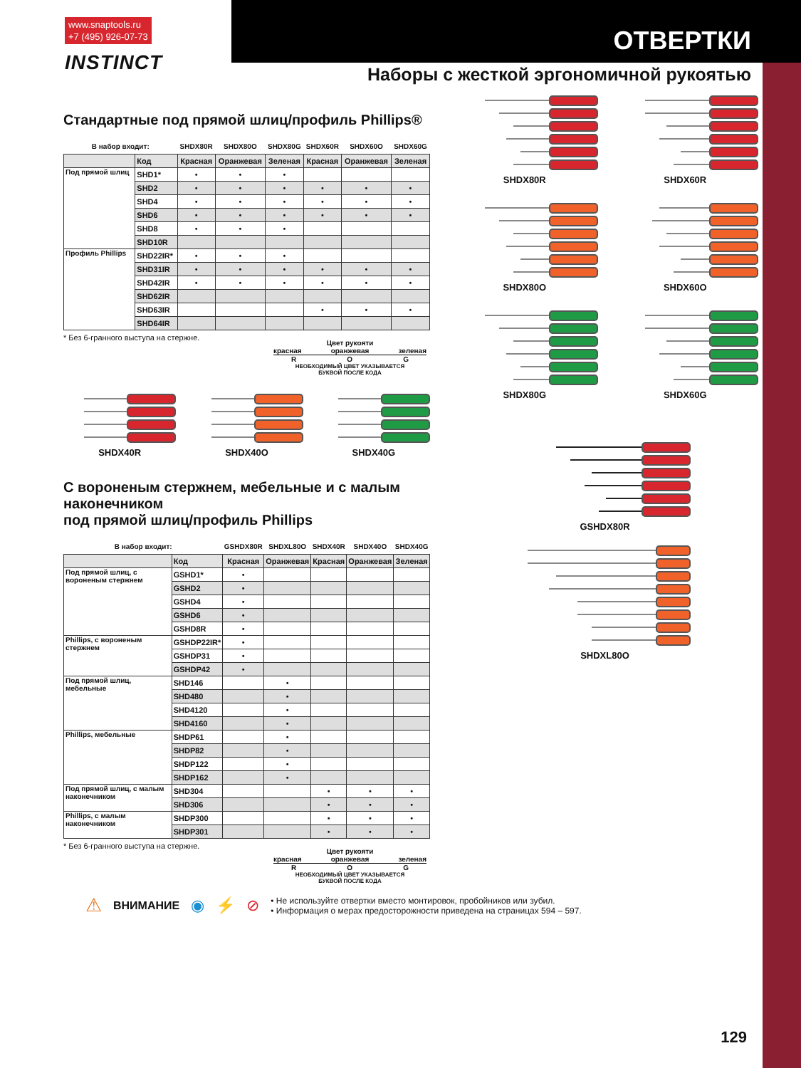www.snaptools.ru
+7 (495) 926-07-73
INSTINCT
ОТВЕРТКИ
Наборы с жесткой эргономичной рукоятью
Стандартные под прямой шлиц/профиль Phillips®
| В набор входит: | | SHDX80R | SHDX80O | SHDX80G | SHDX60R | SHDX60O | SHDX60G |
| --- | --- | --- | --- | --- | --- | --- | --- |
| | Код | Красная | Оранжевая | Зеленая | Красная | Оранжевая | Зеленая |
| Под прямой шлиц | SHD1* | • | • | • | | | |
| | SHD2 | • | • | • | • | • | • |
| | SHD4 | • | • | • | • | • | • |
| | SHD6 | • | • | • | • | • | • |
| | SHD8 | • | • | • | | | |
| | SHD10R | | | | | | |
| Профиль Phillips | SHD22IR* | • | • | • | | | |
| | SHD31IR | • | • | • | • | • | • |
| | SHD42IR | • | • | • | • | • | • |
| | SHD62IR | | | | | | |
| | SHD63IR | | | | • | • | • |
| | SHD64IR | | | | | | |
* Без 6-гранного выступа на стержне.
Цвет рукояти
красная оранжевая зеленая
R O G
НЕОБХОДИМЫЙ ЦВЕТ УКАЗЫВАЕТСЯ
БУКВОЙ ПОСЛЕ КОДА
SHDX40R SHDX40O SHDX40G
С вороненым стержнем, мебельные и с малым наконечником
под прямой шлиц/профиль Phillips
| В набор входит: | | GSHDX80R | SHDXL80O | SHDX40R | SHDX40O | SHDX40G |
| --- | --- | --- | --- | --- | --- | --- |
| | Код | Красная | Оранжевая | Красная | Оранжевая | Зеленая |
| Под прямой шлиц, с вороненым стержнем | GSHD1* | • | | | | |
| | GSHD2 | • | | | | |
| | GSHD4 | • | | | | |
| | GSHD6 | • | | | | |
| | GSHD8R | • | | | | |
| Phillips, с вороненым стержнем | GSHDP22IR* | • | | | | |
| | GSHDP31 | • | | | | |
| | GSHDP42 | • | | | | |
| Под прямой шлиц, мебельные | SHD146 | | • | | | |
| | SHD480 | | • | | | |
| | SHD4120 | | • | | | |
| | SHD4160 | | • | | | |
| Phillips, мебельные | SHDP61 | | • | | | |
| | SHDP82 | | • | | | |
| | SHDP122 | | • | | | |
| | SHDP162 | | • | | | |
| Под прямой шлиц, с малым наконечником | SHD304 | | | • | • | • |
| | SHD306 | | | • | • | • |
| Phillips, с малым наконечником | SHDP300 | | | • | • | • |
| | SHDP301 | | | • | • | • |
* Без 6-гранного выступа на стержне.
Цвет рукояти
красная оранжевая зеленая
R O G
НЕОБХОДИМЫЙ ЦВЕТ УКАЗЫВАЕТСЯ
БУКВОЙ ПОСЛЕ КОДА
SHDX80R SHDX60R
SHDX80O SHDX60O
SHDX80G SHDX60G
GSHDX80R
SHDXL80O
⚠ ВНИМАНИЕ ◉ ⚡ ⊘
• Не используйте отвертки вместо монтировок, пробойников или зубил.
• Информация о мерах предосторожности приведена на страницах 594 – 597.
129